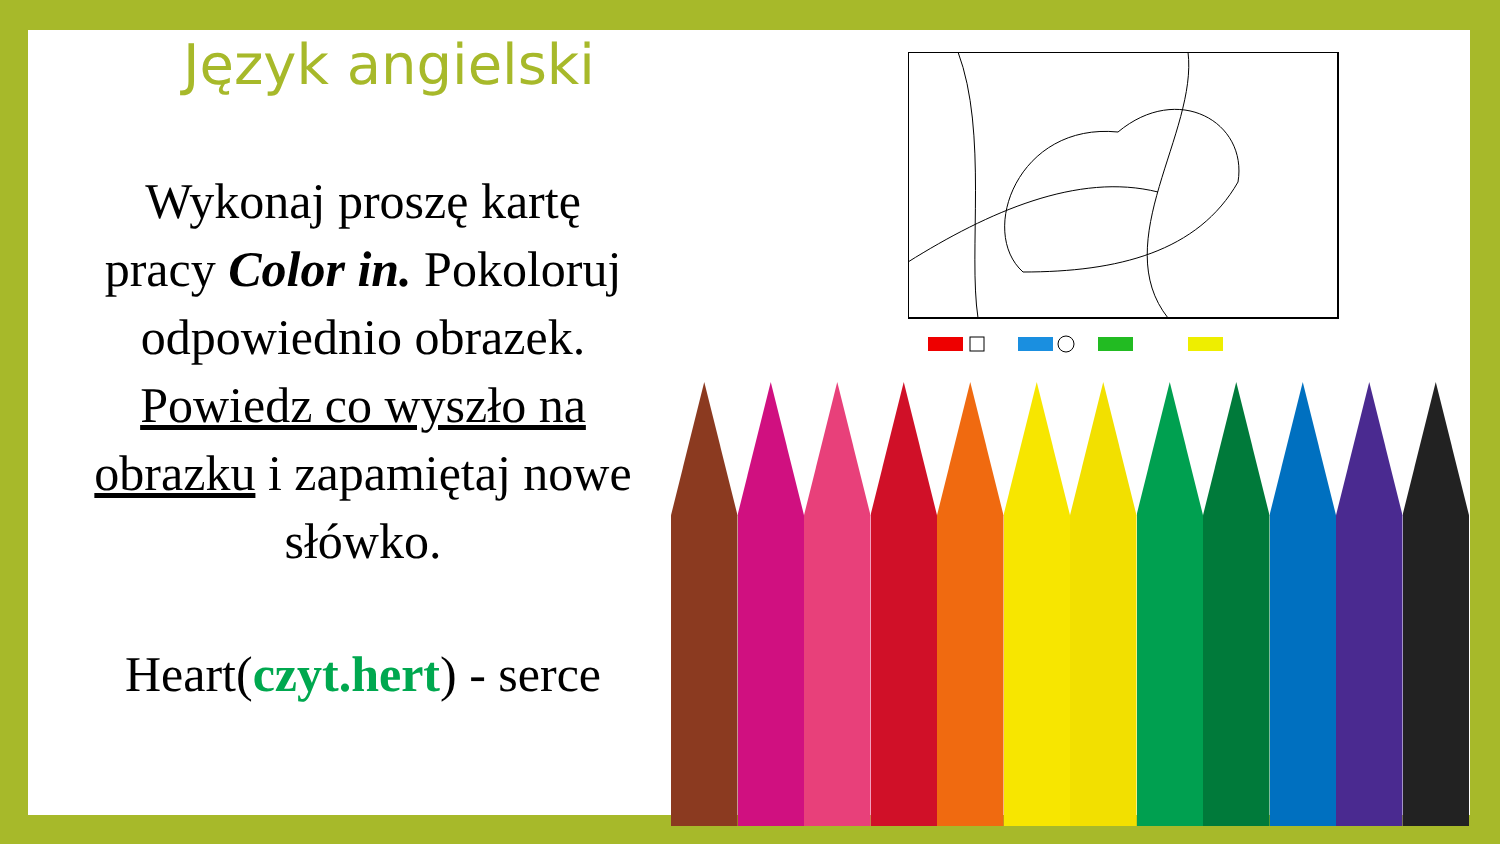Język angielski
Wykonaj proszę kartę
pracy Color in. Pokoloruj
odpowiednio obrazek.
Powiedz co wyszło na
obrazku i zapamiętaj nowe
słówko.
Heart(czyt.hert) - serce